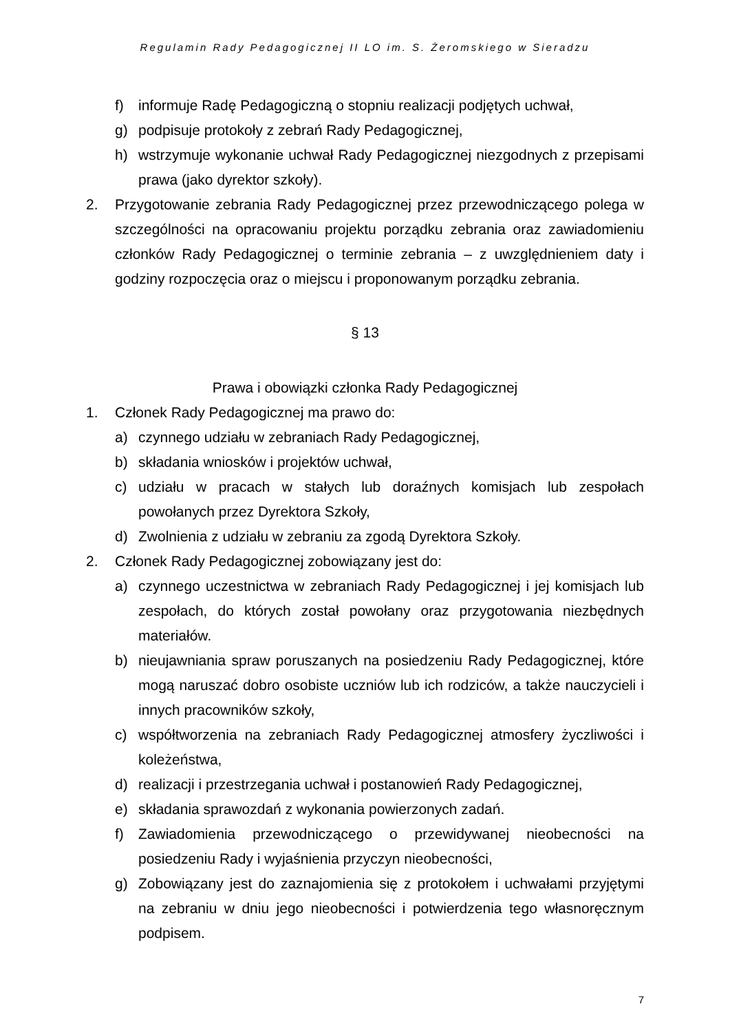Regulamin Rady Pedagogicznej II LO im. S. Żeromskiego w Sieradzu
f) informuje Radę Pedagogiczną o stopniu realizacji podjętych uchwał,
g) podpisuje protokoły z zebrań Rady Pedagogicznej,
h) wstrzymuje wykonanie uchwał Rady Pedagogicznej niezgodnych z przepisami prawa (jako dyrektor szkoły).
2. Przygotowanie zebrania Rady Pedagogicznej przez przewodniczącego polega w szczególności na opracowaniu projektu porządku zebrania oraz zawiadomieniu członków Rady Pedagogicznej o terminie zebrania – z uwzględnieniem daty i godziny rozpoczęcia oraz o miejscu i proponowanym porządku zebrania.
§ 13
Prawa i obowiązki członka Rady Pedagogicznej
1. Członek Rady Pedagogicznej ma prawo do:
a) czynnego udziału w zebraniach Rady Pedagogicznej,
b) składania wniosków i projektów uchwał,
c) udziału w pracach w stałych lub doraźnych komisjach lub zespołach powołanych przez Dyrektora Szkoły,
d) Zwolnienia z udziału w zebraniu za zgodą Dyrektora Szkoły.
2. Członek Rady Pedagogicznej zobowiązany jest do:
a) czynnego uczestnictwa w zebraniach Rady Pedagogicznej i jej komisjach lub zespołach, do których został powołany oraz przygotowania niezbędnych materiałów.
b) nieujawniania spraw poruszanych na posiedzeniu Rady Pedagogicznej, które mogą naruszać dobro osobiste uczniów lub ich rodziców, a także nauczycieli i innych pracowników szkoły,
c) współtworzenia na zebraniach Rady Pedagogicznej atmosfery życzliwości i koleżeństwa,
d) realizacji i przestrzegania uchwał i postanowień Rady Pedagogicznej,
e) składania sprawozdań z wykonania powierzonych zadań.
f) Zawiadomienia przewodniczącego o przewidywanej nieobecności na posiedzeniu Rady i wyjaśnienia przyczyn nieobecności,
g) Zobowiązany jest do zaznajomienia się z protokołem i uchwałami przyjętymi na zebraniu w dniu jego nieobecności i potwierdzenia tego własnoręcznym podpisem.
7